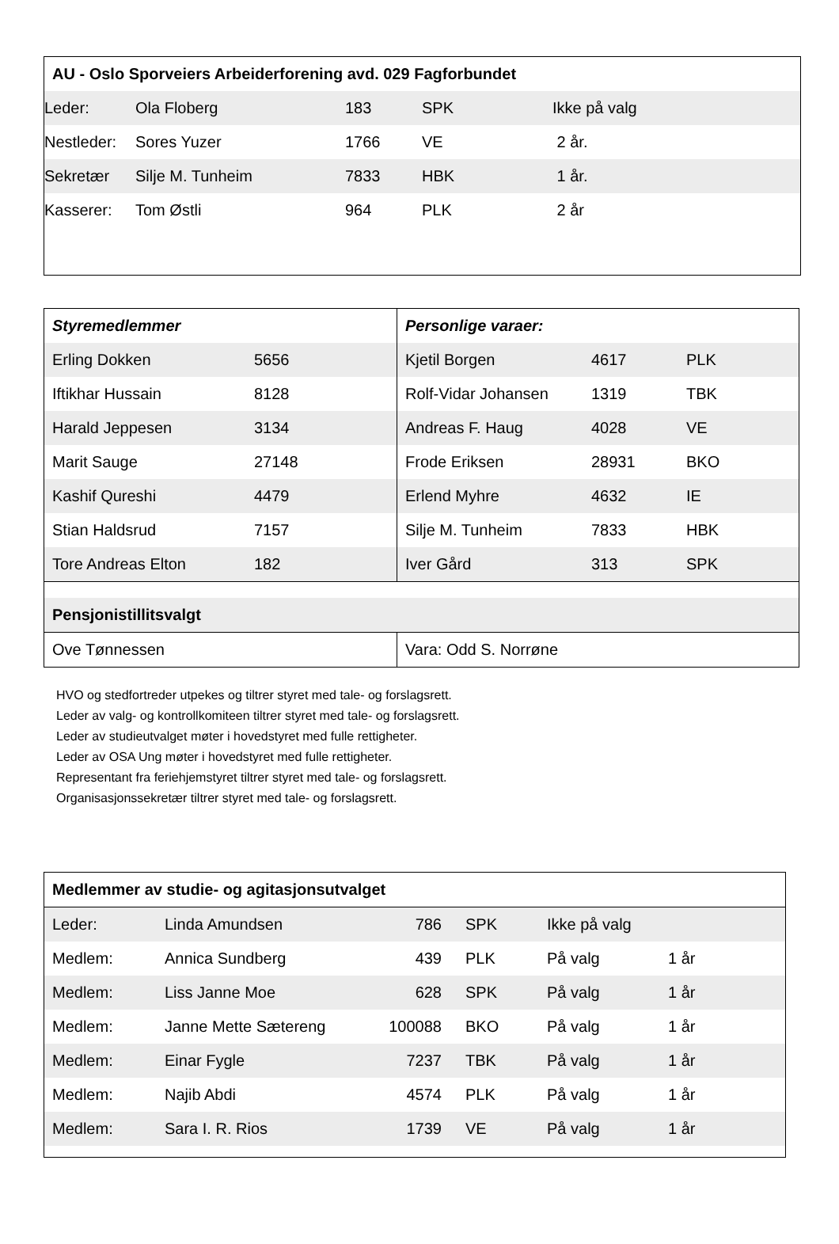| AU - Oslo Sporveiers Arbeiderforening avd. 029 Fagforbundet | | | | |
| --- | --- | --- | --- | --- |
| Leder: | Ola Floberg | 183 | SPK | Ikke på valg |
| Nestleder: | Sores Yuzer | 1766 | VE | 2 år. |
| Sekretær | Silje M. Tunheim | 7833 | HBK | 1 år. |
| Kasserer: | Tom Østli | 964 | PLK | 2 år |
| Styremedlemmer | | Personlige varaer: | | |
| --- | --- | --- | --- | --- |
| Erling Dokken | 5656 | Kjetil Borgen | 4617 | PLK |
| Iftikhar Hussain | 8128 | Rolf-Vidar Johansen | 1319 | TBK |
| Harald Jeppesen | 3134 | Andreas F. Haug | 4028 | VE |
| Marit Sauge | 27148 | Frode Eriksen | 28931 | BKO |
| Kashif Qureshi | 4479 | Erlend Myhre | 4632 | IE |
| Stian Haldsrud | 7157 | Silje M. Tunheim | 7833 | HBK |
| Tore Andreas Elton | 182 | Iver Gård | 313 | SPK |
| Pensjonistillitsvalgt | | | | |
| Ove Tønnessen | | Vara: Odd S. Norrøne | | |
HVO og stedfortreder utpekes og tiltrer styret med tale- og forslagsrett.
Leder av valg- og kontrollkomiteen tiltrer styret med tale- og forslagsrett.
Leder av studieutvalget møter i hovedstyret med fulle rettigheter.
Leder av OSA Ung møter i hovedstyret med fulle rettigheter.
Representant fra feriehjemstyret tiltrer styret med tale- og forslagsrett.
Organisasjonssekretær tiltrer styret med tale- og forslagsrett.
| Medlemmer av studie- og agitasjonsutvalget | | | | | |
| --- | --- | --- | --- | --- | --- |
| Leder: | Linda Amundsen | 786 | SPK | Ikke på valg | |
| Medlem: | Annica Sundberg | 439 | PLK | På valg | 1 år |
| Medlem: | Liss Janne Moe | 628 | SPK | På valg | 1 år |
| Medlem: | Janne Mette Sætereng | 100088 | BKO | På valg | 1 år |
| Medlem: | Einar Fygle | 7237 | TBK | På valg | 1 år |
| Medlem: | Najib Abdi | 4574 | PLK | På valg | 1 år |
| Medlem: | Sara I. R. Rios | 1739 | VE | På valg | 1 år |